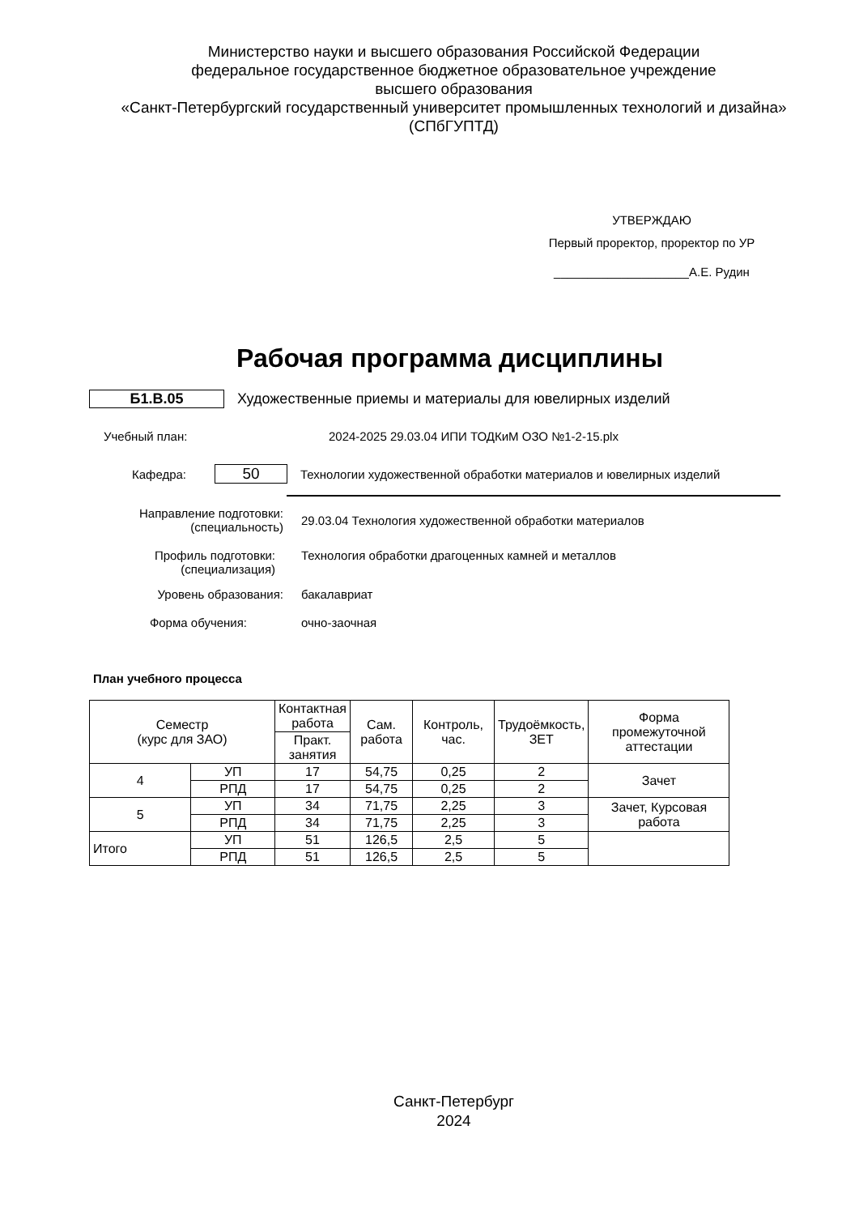Министерство науки и высшего образования Российской Федерации
федеральное государственное бюджетное образовательное учреждение
высшего образования
«Санкт-Петербургский государственный университет промышленных технологий и дизайна»
(СПбГУПТД)
УТВЕРЖДАЮ
Первый проректор, проректор по УР
____________________А.Е. Рудин
Рабочая программа дисциплины
Б1.В.05
Художественные приемы и материалы для ювелирных изделий
Учебный план:
2024-2025 29.03.04 ИПИ ТОДКиМ ОЗО №1-2-15.plx
Кафедра:
50
Технологии художественной обработки материалов и ювелирных изделий
Направление подготовки:
(специальность)
29.03.04 Технология художественной обработки материалов
Профиль подготовки:
(специализация)
Технология обработки драгоценных камней и металлов
Уровень образования: бакалавриат
Форма обучения: очно-заочная
План учебного процесса
| Семестр (курс для ЗАО) | | Контактная работа | Сам. работа | Контроль, час. | Трудоёмкость, ЗЕТ | Форма промежуточной аттестации |
| --- | --- | --- | --- | --- | --- | --- |
| | | Практ. занятия | | | | |
| 4 | УП | 17 | 54,75 | 0,25 | 2 | Зачет |
| | РПД | 17 | 54,75 | 0,25 | 2 | |
| 5 | УП | 34 | 71,75 | 2,25 | 3 | Зачет, Курсовая работа |
| | РПД | 34 | 71,75 | 2,25 | 3 | |
| Итого | УП | 51 | 126,5 | 2,5 | 5 | |
| | РПД | 51 | 126,5 | 2,5 | 5 | |
Санкт-Петербург
2024